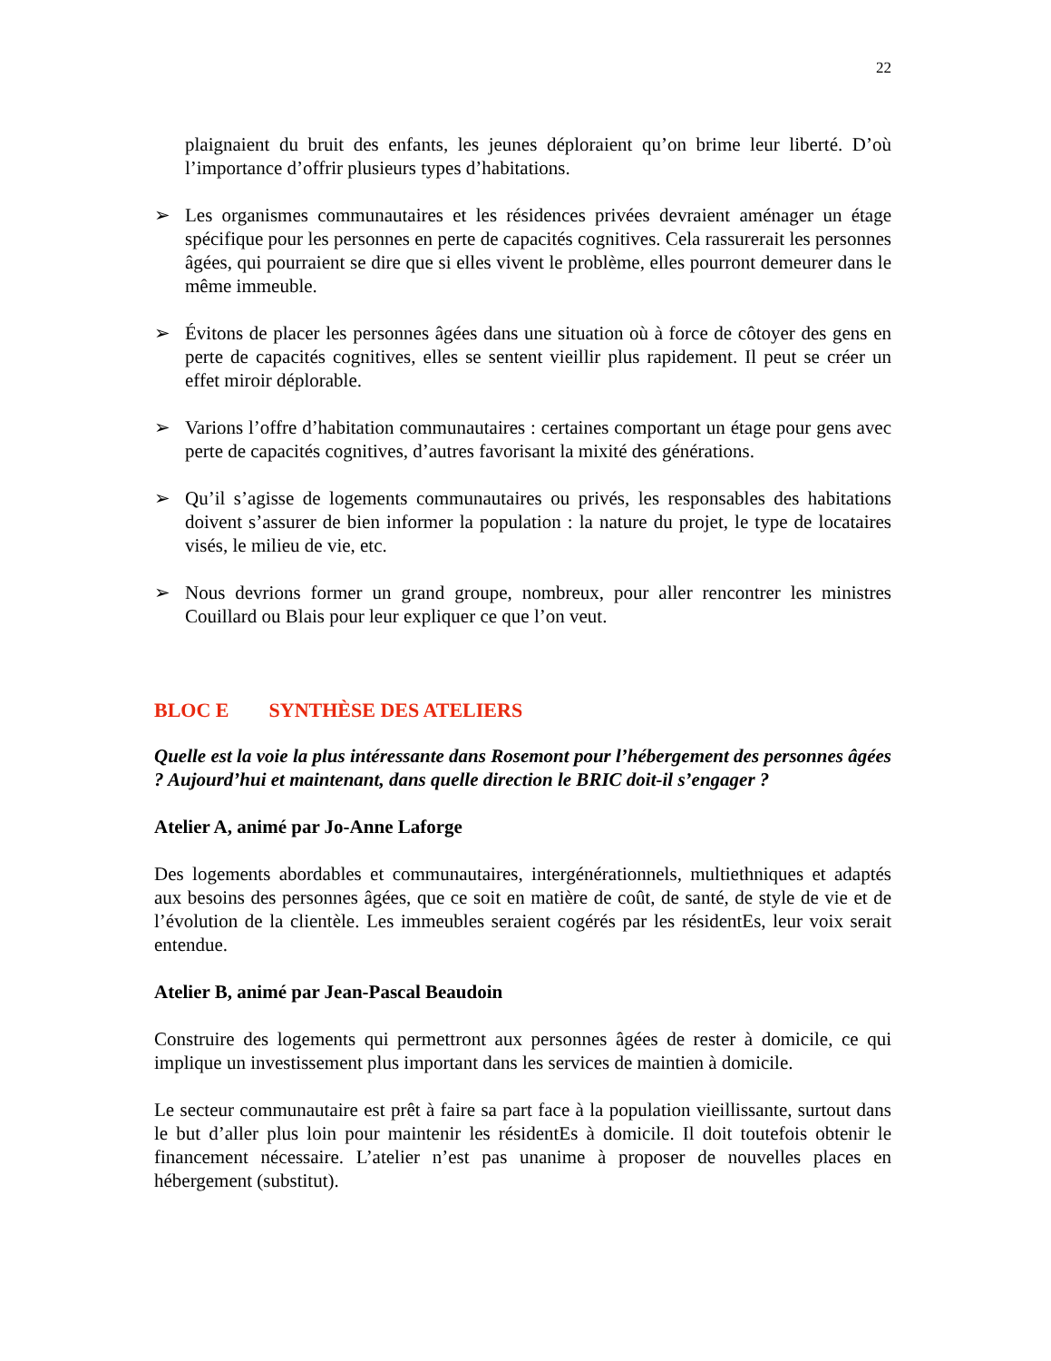22
plaignaient du bruit des enfants, les jeunes déploraient qu’on brime leur liberté. D’où l’importance d’offrir plusieurs types d’habitations.
➢ Les organismes communautaires et les résidences privées devraient aménager un étage spécifique pour les personnes en perte de capacités cognitives. Cela rassurerait les personnes âgées, qui pourraient se dire que si elles vivent le problème, elles pourront demeurer dans le même immeuble.
➢ Évitons de placer les personnes âgées dans une situation où à force de côtoyer des gens en perte de capacités cognitives, elles se sentent vieillir plus rapidement. Il peut se créer un effet miroir déplorable.
➢ Varions l’offre d’habitation communautaires : certaines comportant un étage pour gens avec perte de capacités cognitives, d’autres favorisant la mixité des générations.
➢ Qu’il s’agisse de logements communautaires ou privés, les responsables des habitations doivent s’assurer de bien informer la population : la nature du projet, le type de locataires visés, le milieu de vie, etc.
➢ Nous devrions former un grand groupe, nombreux, pour aller rencontrer les ministres Couillard ou Blais pour leur expliquer ce que l’on veut.
BLOC E SYNTHÈSE DES ATELIERS
Quelle est la voie la plus intéressante dans Rosemont pour l’hébergement des personnes âgées ? Aujourd’hui et maintenant, dans quelle direction le BRIC doit-il s’engager ?
Atelier A, animé par Jo-Anne Laforge
Des logements abordables et communautaires, intergénérationnels, multiethniques et adaptés aux besoins des personnes âgées, que ce soit en matière de coût, de santé, de style de vie et de l’évolution de la clientèle. Les immeubles seraient cogérés par les résidentEs, leur voix serait entendue.
Atelier B, animé par Jean-Pascal Beaudoin
Construire des logements qui permettront aux personnes âgées de rester à domicile, ce qui implique un investissement plus important dans les services de maintien à domicile.
Le secteur communautaire est prêt à faire sa part face à la population vieillissante, surtout dans le but d’aller plus loin pour maintenir les résidentEs à domicile. Il doit toutefois obtenir le financement nécessaire. L’atelier n’est pas unanime à proposer de nouvelles places en hébergement (substitut).